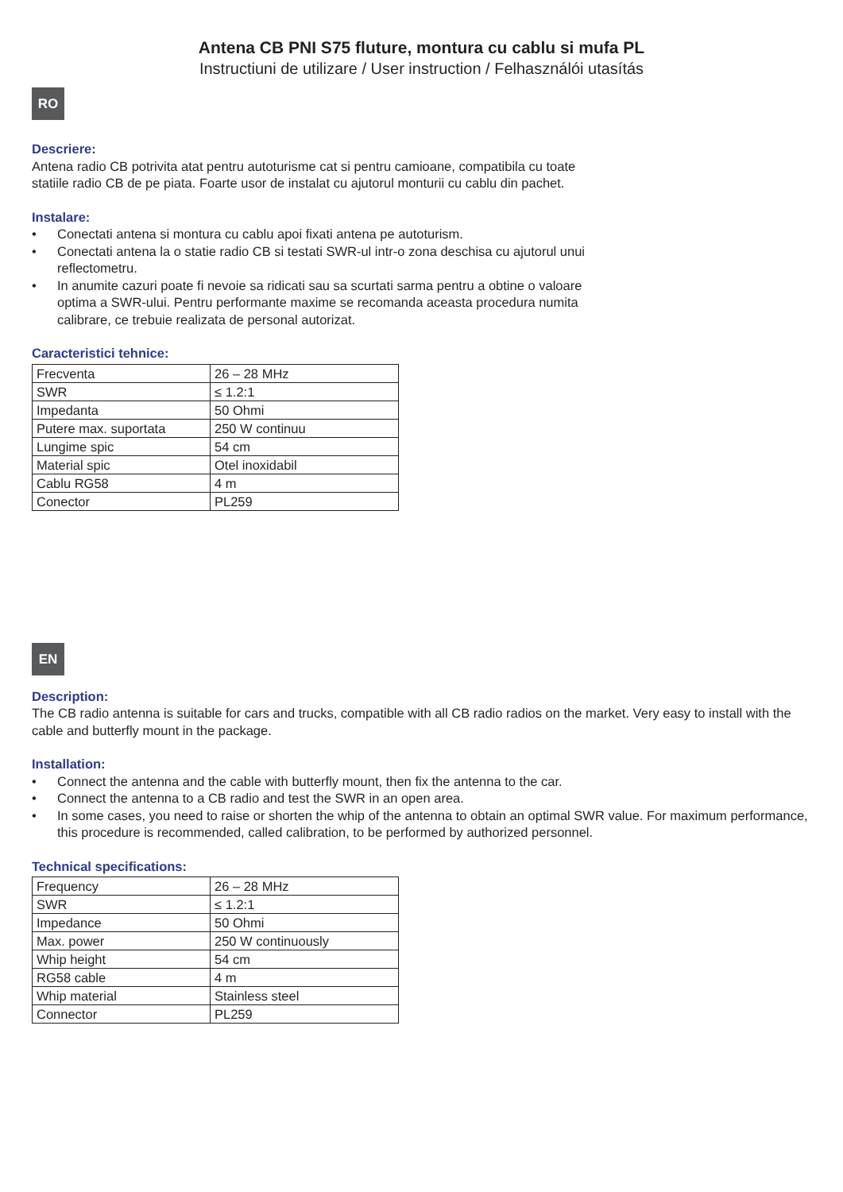Antena CB PNI S75 fluture, montura cu cablu si mufa PL
Instructiuni de utilizare / User instruction / Felhasználói utasítás
RO
Descriere:
Antena radio CB potrivita atat pentru autoturisme cat si pentru camioane, compatibila cu toate statiile radio CB de pe piata. Foarte usor de instalat cu ajutorul monturii cu cablu din pachet.
Instalare:
• Conectati antena si montura cu cablu apoi fixati antena pe autoturism.
• Conectati antena la o statie radio CB si testati SWR-ul intr-o zona deschisa cu ajutorul unui reflectometru.
• In anumite cazuri poate fi nevoie sa ridicati sau sa scurtati sarma pentru a obtine o valoare optima a SWR-ului. Pentru performante maxime se recomanda aceasta procedura numita calibrare, ce trebuie realizata de personal autorizat.
Caracteristici tehnice:
| Frecventa | 26 – 28 MHz |
| SWR | ≤ 1.2:1 |
| Impedanta | 50 Ohmi |
| Putere max. suportata | 250 W continuu |
| Lungime spic | 54 cm |
| Material spic | Otel inoxidabil |
| Cablu RG58 | 4 m |
| Conector | PL259 |
EN
Description:
The CB radio antenna is suitable for cars and trucks, compatible with all CB radio radios on the market. Very easy to install with the cable and butterfly mount in the package.
Installation:
• Connect the antenna and the cable with butterfly mount, then fix the antenna to the car.
• Connect the antenna to a CB radio and test the SWR in an open area.
• In some cases, you need to raise or shorten the whip of the antenna to obtain an optimal SWR value. For maximum performance, this procedure is recommended, called calibration, to be performed by authorized personnel.
Technical specifications:
| Frequency | 26 – 28 MHz |
| SWR | ≤ 1.2:1 |
| Impedance | 50 Ohmi |
| Max. power | 250 W continuously |
| Whip height | 54 cm |
| RG58 cable | 4 m |
| Whip material | Stainless steel |
| Connector | PL259 |